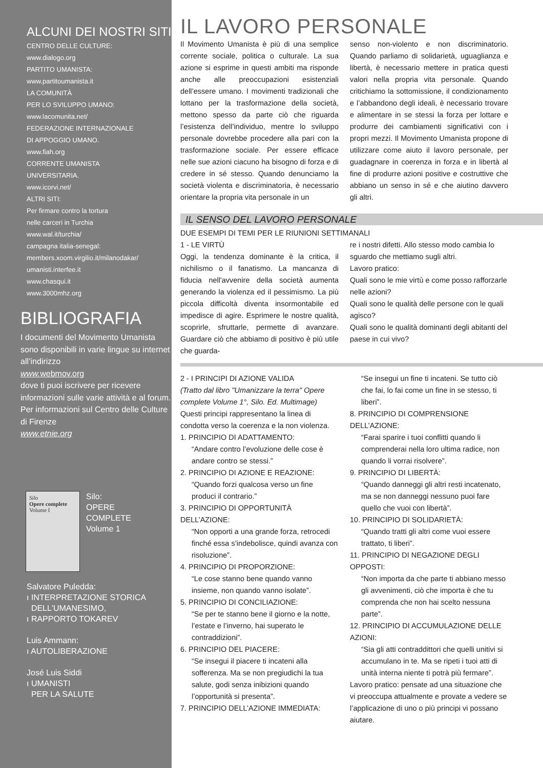ALCUNI DEI NOSTRI SITI
CENTRO DELLE CULTURE:
www.dialogo.org
PARTITO UMANISTA:
www.partitoumanista.it
LA COMUNITÀ
PER LO SVILUPPO UMANO:
www.lacomunita.net/
FEDERAZIONE INTERNAZIONALE
DI APPOGGIO UMANO.
www.fiah.org
CORRENTE UMANISTA
UNIVERSITARIA.
www.icorvi.net/
ALTRI SITI:
Per firmare contro la tortura
nelle carceri in Turchia
www.wal.it/turchia/
campagna italia-senegal:
members.xoom.virgilio.it/milanodakar/
umanisti.interfee.it
www.chasqui.it
www.3000mhz.org
BIBLIOGRAFIA
I documenti del Movimento Umanista sono disponibili in varie lingue su internet all’indirizzo
www. webmov.org
dove ti puoi iscrivere per ricevere informazioni sulle varie attività e al forum.
Per informazioni sul Centro delle Culture di Firenze
www.etnie.org
Silo
Opere complete
Volume I
Silo:
OPERE
COMPLETE
Volume 1
Salvatore Puledda:
ı INTERPRETAZIONE STORICA
DELL'UMANESIMO,
ı RAPPORTO TOKAREV
Luis Ammann:
ı AUTOLIBERAZIONE
José Luis Siddi
ı UMANISTI
PER LA SALUTE
IL LAVORO PERSONALE
Il Movimento Umanista è più di una semplice corrente sociale, politica o culturale. La sua azione si esprime in questi ambiti ma risponde anche alle preoccupazioni esistenziali dell’essere umano. I movimenti tradizionali che lottano per la trasformazione della società, mettono spesso da parte ciò che riguarda l’esistenza dell’individuo, mentre lo sviluppo personale dovrebbe procedere alla pari con la trasformazione sociale. Per essere efficace nelle sue azioni ciacuno ha bisogno di forza e di credere in sé stesso. Quando denunciamo la società violenta e discriminatoria, è necessario orientare la propria vita personale in un
senso non-violento e non discriminatorio. Quando parliamo di solidarietà, uguaglianza e libertà, è necessario mettere in pratica questi valori nella propria vita personale. Quando critichiamo la sottomissione, il condizionamento e l’abbandono degli ideali, è necessario trovare e alimentare in se stessi la forza per lottare e produrre dei cambiamenti significativi con i propri mezzi. Il Movimento Umanista propone di utilizzare come aiuto il lavoro personale, per guadagnare in coerenza in forza e in libertà al fine di produrre azioni positive e costruttive che abbiano un senso in sé e che aiutino davvero gli altri.
IL SENSO DEL LAVORO PERSONALE
DUE ESEMPI DI TEMI PER LE RIUNIONI SETTIMANALI
1 - LE VIRTÙ
Oggi, la tendenza dominante è la critica, il nichilismo o il fanatismo. La mancanza di fiducia nell'avvenire della società aumenta generando la violenza ed il pessimismo. La più piccola difficoltà diventa insormontabile ed impedisce di agire. Esprimere le nostre qualità, scoprirle, sfruttarle, permette di avanzare. Guardare ciò che abbiamo di positivo è più utile che guarda-
re i nostri difetti. Allo stesso modo cambia lo sguardo che mettiamo sugli altri.
Lavoro pratico:
Quali sono le mie virtù e come posso rafforzarle nelle azioni?
Quali sono le qualità delle persone con le quali agisco?
Quali sono le qualità dominanti degli abitanti del paese in cui vivo?
2 - I PRINCIPI DI AZIONE VALIDA
(Tratto dal libro "Umanizzare la terra" Opere complete Volume 1°, Silo. Ed. Multimage)
Questi principi rappresentano la linea di condotta verso la coerenza e la non violenza.
1. PRINCIPIO DI ADATTAMENTO:
“Andare contro l’evoluzione delle cose è andare contro se stessi.”
2. PRINCIPIO DI AZIONE E REAZIONE:
“Quando forzi qualcosa verso un fine produci il contrario.”
3. PRINCIPIO DI OPPORTUNITÀ DELL’AZIONE:
“Non opporti a una grande forza, retrocedi finché essa s’indebolisce, quindi avanza con risoluzione”.
4. PRINCIPIO DI PROPORZIONE:
“Le cose stanno bene quando vanno insieme, non quando vanno isolate”.
5. PRINCIPIO DI CONCILIAZIONE:
“Se per te stanno bene il giorno e la notte, l’estate e l’inverno, hai superato le contraddizioni”.
6. PRINCIPIO DEL PIACERE:
“Se insegui il piacere ti incateni alla sofferenza. Ma se non pregiudichi la tua salute, godi senza inibizioni quando l’opportunità si presenta”.
7. PRINCIPIO DELL’AZIONE IMMEDIATA:
“Se insegui un fine ti incateni. Se tutto ciò che fai, lo fai come un fine in se stesso, ti liberi”.
8. PRINCIPIO DI COMPRENSIONE DELL’AZIONE:
“Farai sparire i tuoi conflitti quando li comprenderai nella loro ultima radice, non quando li vorrai risolvere”.
9. PRINCIPIO DI LIBERTÀ:
“Quando danneggi gli altri resti incatenato, ma se non danneggi nessuno puoi fare quello che vuoi con libertà”.
10. PRINCIPIO DI SOLIDARIETÀ:
“Quando tratti gli altri come vuoi essere trattato, ti liberi”.
11. PRINCIPIO DI NEGAZIONE DEGLI OPPOSTI:
“Non importa da che parte ti abbiano messo gli avvenimenti, ciò che importa è che tu comprenda che non hai scelto nessuna parte”.
12. PRINCIPIO DI ACCUMULAZIONE DELLE AZIONI:
“Sia gli atti contraddittori che quelli unitivi si accumulano in te. Ma se ripeti i tuoi atti di unità interna niente ti potrà più fermare”.
Lavoro pratico: pensate ad una situazione che vi preoccupa attualmente e provate a vedere se l’applicazione di uno o più principi vi possano aiutare.